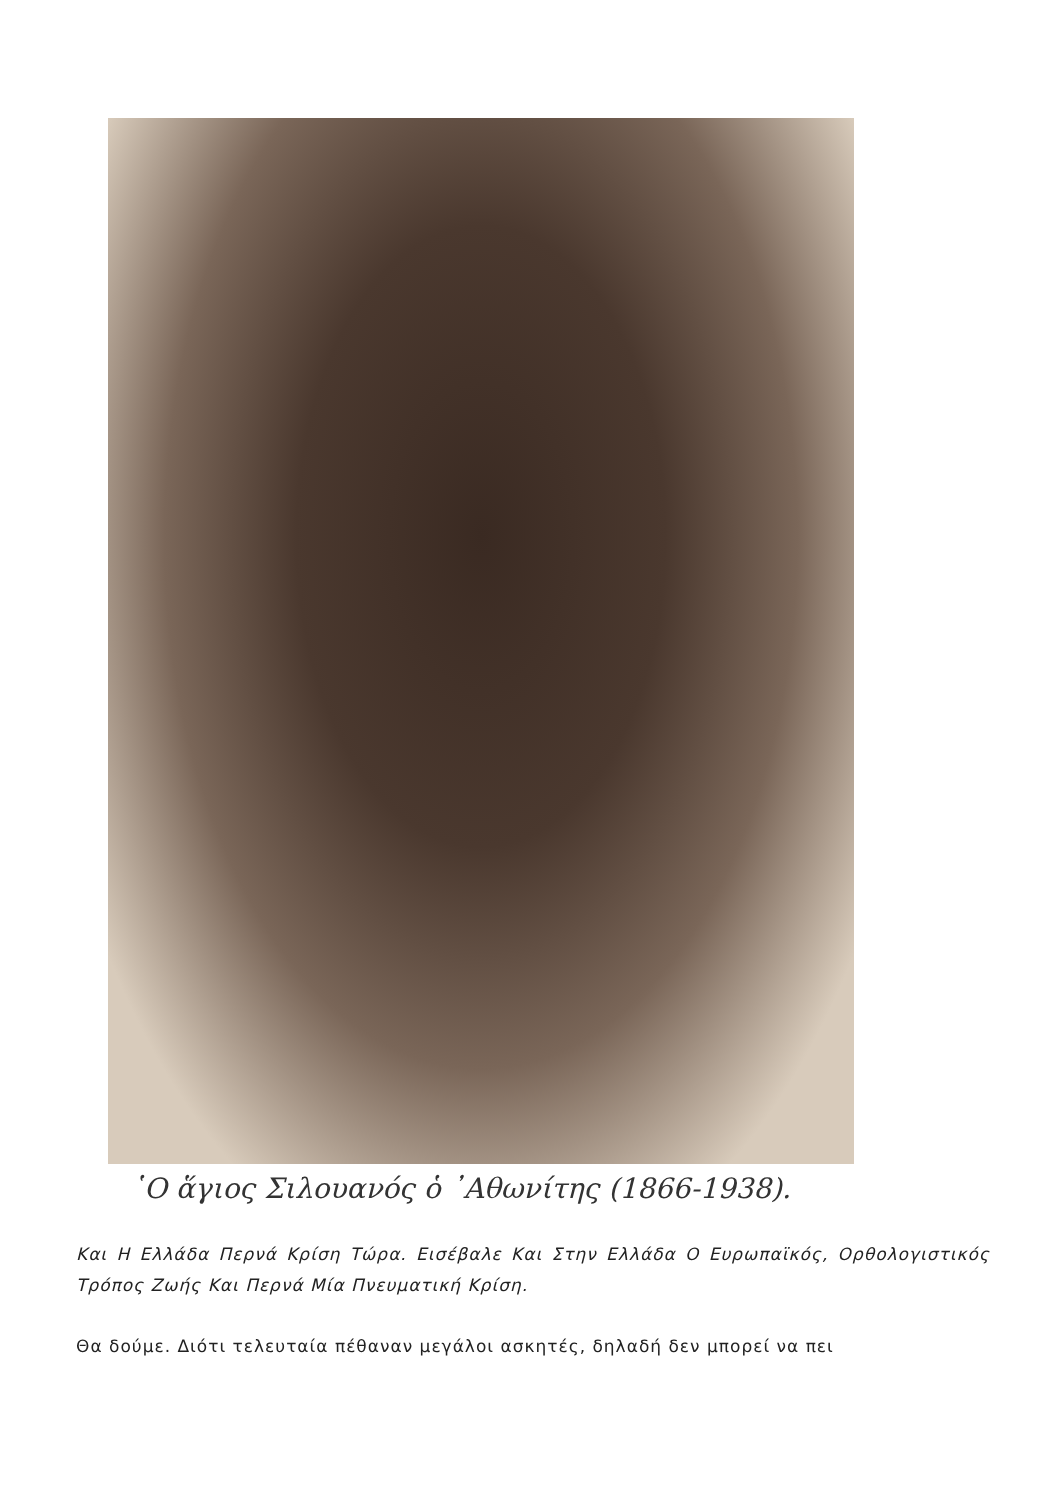῾Ο ἅγιος Σιλουανός ὁ ᾿Αθωνίτης (1866-1938).
Και Η Ελλάδα Περνά Κρίση Τώρα. Εισέβαλε Και Στην Ελλάδα Ο Ευρωπαϊκός, Ορθολογιστικός Τρόπος Ζωής Και Περνά Μία Πνευματική Κρίση.
Θα δούμε. Διότι τελευταία πέθαναν μεγάλοι ασκητές, δηλαδή δεν μπορεί να πει